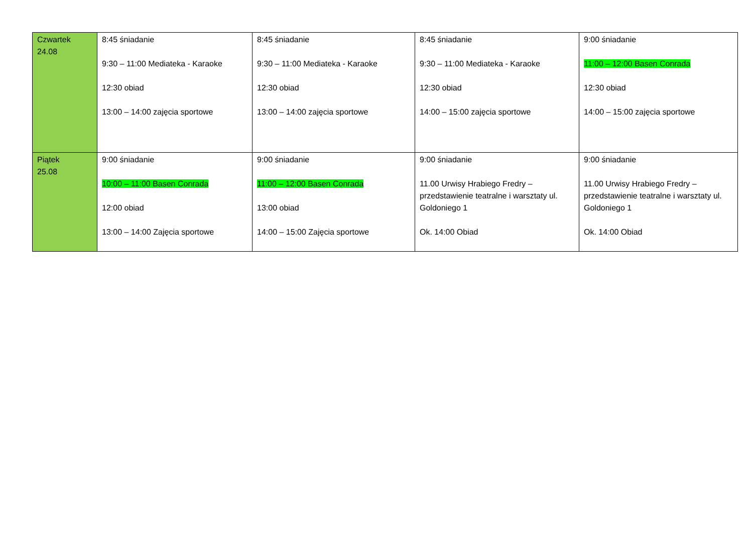| Czwartek 24.08 | 8:45 śniadanie 9:30 – 11:00 Mediateka - Karaoke 12:30 obiad 13:00 – 14:00 zajęcia sportowe | 8:45 śniadanie 9:30 – 11:00 Mediateka - Karaoke 12:30 obiad 13:00 – 14:00 zajęcia sportowe | 8:45 śniadanie 9:30 – 11:00 Mediateka - Karaoke 12:30 obiad 14:00 – 15:00 zajęcia sportowe | 9:00 śniadanie 11:00 – 12:00 Basen Conrada 12:30 obiad 14:00 – 15:00 zajęcia sportowe |
| Piątek 25.08 | 9:00 śniadanie 10:00 – 11:00 Basen Conrada 12:00 obiad 13:00 – 14:00 Zajęcia sportowe | 9:00 śniadanie 11:00 – 12:00 Basen Conrada 13:00 obiad 14:00 – 15:00 Zajęcia sportowe | 9:00 śniadanie 11.00 Urwisy Hrabiego Fredry – przedstawienie teatralne i warsztaty ul. Goldoniego 1 Ok. 14:00 Obiad | 9:00 śniadanie 11.00 Urwisy Hrabiego Fredry – przedstawienie teatralne i warsztaty ul. Goldoniego 1 Ok. 14:00 Obiad |